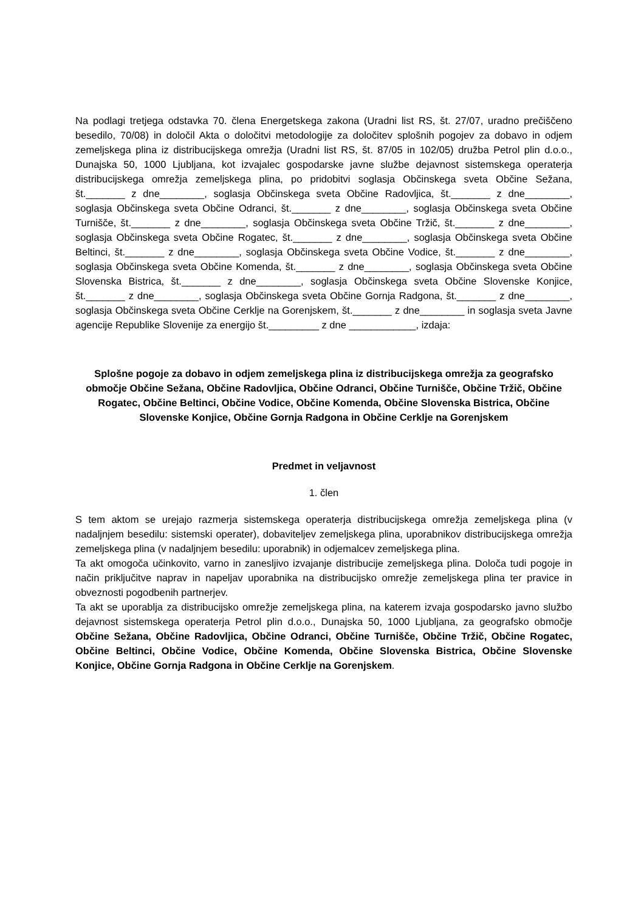Na podlagi tretjega odstavka 70. člena Energetskega zakona (Uradni list RS, št. 27/07, uradno prečiščeno besedilo, 70/08) in določil Akta o določitvi metodologije za določitev splošnih pogojev za dobavo in odjem zemeljskega plina iz distribucijskega omrežja (Uradni list RS, št. 87/05 in 102/05) družba Petrol plin d.o.o., Dunajska 50, 1000 Ljubljana, kot izvajalec gospodarske javne službe dejavnost sistemskega operaterja distribucijskega omrežja zemeljskega plina, po pridobitvi soglasja Občinskega sveta Občine Sežana, št._______ z dne________, soglasja Občinskega sveta Občine Radovljica, št._______ z dne________, soglasja Občinskega sveta Občine Odranci, št._______ z dne________, soglasja Občinskega sveta Občine Turnišče, št._______ z dne________, soglasja Občinskega sveta Občine Tržič, št._______ z dne________, soglasja Občinskega sveta Občine Rogatec, št._______ z dne________, soglasja Občinskega sveta Občine Beltinci, št._______ z dne________, soglasja Občinskega sveta Občine Vodice, št._______ z dne________, soglasja Občinskega sveta Občine Komenda, št._______ z dne________, soglasja Občinskega sveta Občine Slovenska Bistrica, št._______ z dne________, soglasja Občinskega sveta Občine Slovenske Konjice, št._______ z dne________, soglasja Občinskega sveta Občine Gornja Radgona, št._______ z dne________, soglasja Občinskega sveta Občine Cerklje na Gorenjskem, št._______ z dne________ in soglasja sveta Javne agencije Republike Slovenije za energijo št._________ z dne ____________, izdaja:
Splošne pogoje za dobavo in odjem zemeljskega plina iz distribucijskega omrežja za geografsko območje Občine Sežana, Občine Radovljica, Občine Odranci, Občine Turnišče, Občine Tržič, Občine Rogatec, Občine Beltinci, Občine Vodice, Občine Komenda, Občine Slovenska Bistrica, Občine Slovenske Konjice, Občine Gornja Radgona in Občine Cerklje na Gorenjskem
Predmet in veljavnost
1. člen
S tem aktom se urejajo razmerja sistemskega operaterja distribucijskega omrežja zemeljskega plina (v nadaljnjem besedilu: sistemski operater), dobaviteljev zemeljskega plina, uporabnikov distribucijskega omrežja zemeljskega plina (v nadaljnjem besedilu: uporabnik) in odjemalcev zemeljskega plina.
Ta akt omogoča učinkovito, varno in zanesljivo izvajanje distribucije zemeljskega plina. Določa tudi pogoje in način priključitve naprav in napeljav uporabnika na distribucijsko omrežje zemeljskega plina ter pravice in obveznosti pogodbenih partnerjev.
Ta akt se uporablja za distribucijsko omrežje zemeljskega plina, na katerem izvaja gospodarsko javno službo dejavnost sistemskega operaterja Petrol plin d.o.o., Dunajska 50, 1000 Ljubljana, za geografsko območje Občine Sežana, Občine Radovljica, Občine Odranci, Občine Turnišče, Občine Tržič, Občine Rogatec, Občine Beltinci, Občine Vodice, Občine Komenda, Občine Slovenska Bistrica, Občine Slovenske Konjice, Občine Gornja Radgona in Občine Cerklje na Gorenjskem.